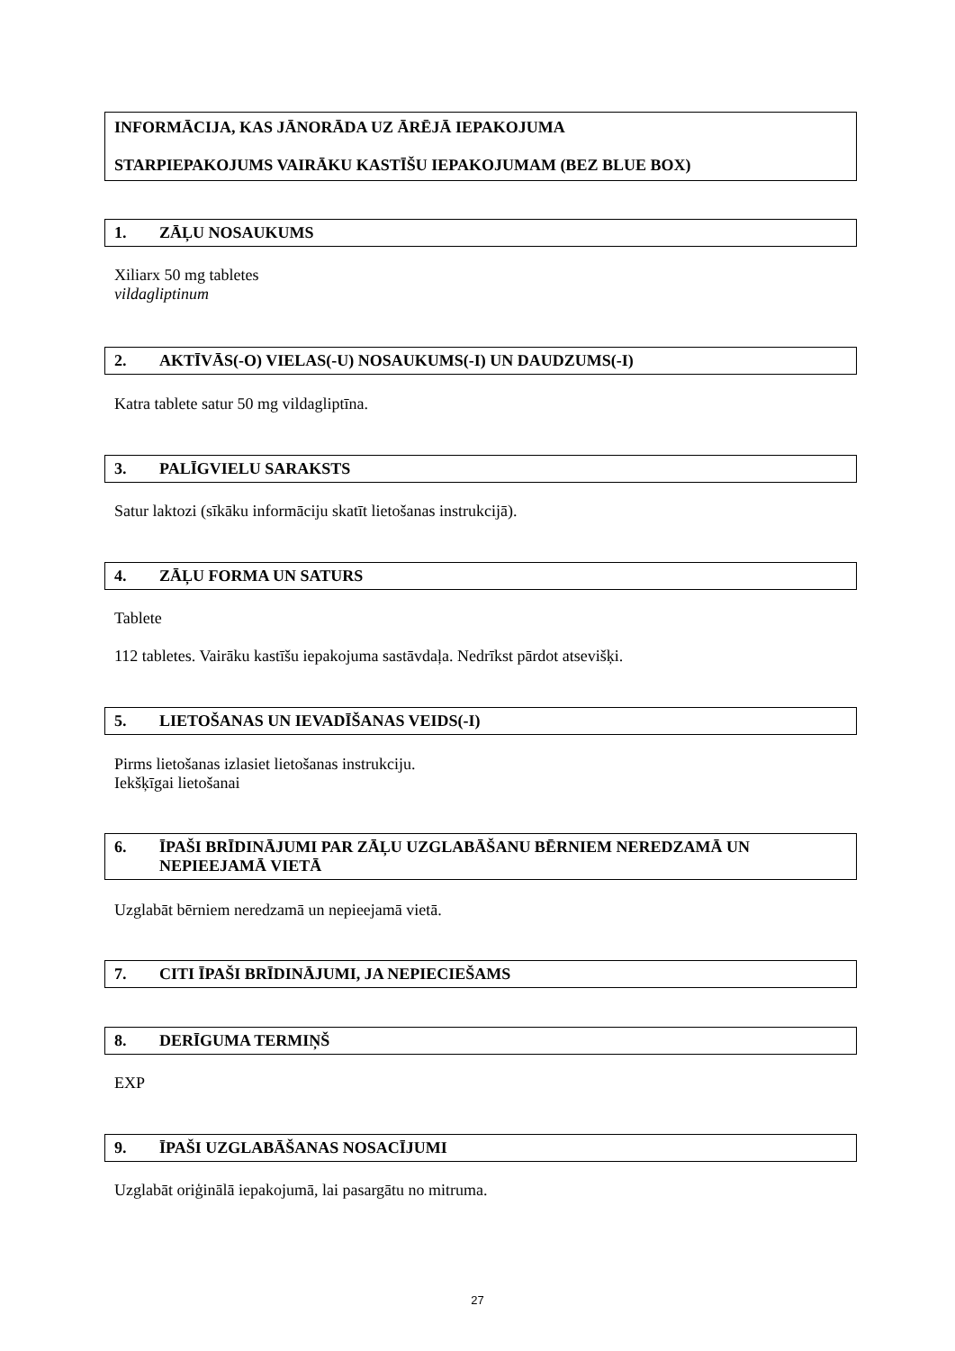INFORMĀCIJA, KAS JĀNORĀDA UZ ĀRĒJĀ IEPAKOJUMA
STARPIEPAKOJUMS VAIRĀKU KASTĪŠU IEPAKOJUMAM (BEZ BLUE BOX)
1. ZĀĻU NOSAUKUMS
Xiliarx 50 mg tabletes
vildagliptinum
2. AKTĪVĀS(-O) VIELAS(-U) NOSAUKUMS(-I) UN DAUDZUMS(-I)
Katra tablete satur 50 mg vildagliptīna.
3. PALĪGVIELU SARAKSTS
Satur laktozi (sīkāku informāciju skatīt lietošanas instrukcijā).
4. ZĀĻU FORMA UN SATURS
Tablete
112 tabletes. Vairāku kastīšu iepakojuma sastāvdaļa. Nedrīkst pārdot atsevišķi.
5. LIETOŠANAS UN IEVADĪŠANAS VEIDS(-I)
Pirms lietošanas izlasiet lietošanas instrukciju.
Iekšķīgai lietošanai
6. ĪPAŠI BRĪDINĀJUMI PAR ZĀĻU UZGLABĀŠANU BĒRNIEM NEREDZAMĀ UN NEPIEEJAMĀ VIETĀ
Uzglabāt bērniem neredzamā un nepieejamā vietā.
7. CITI ĪPAŠI BRĪDINĀJUMI, JA NEPIECIEŠAMS
8. DERĪGUMA TERMIŅŠ
EXP
9. ĪPAŠI UZGLABĀŠANAS NOSACĪJUMI
Uzglabāt oriģinālā iepakojumā, lai pasargātu no mitruma.
27